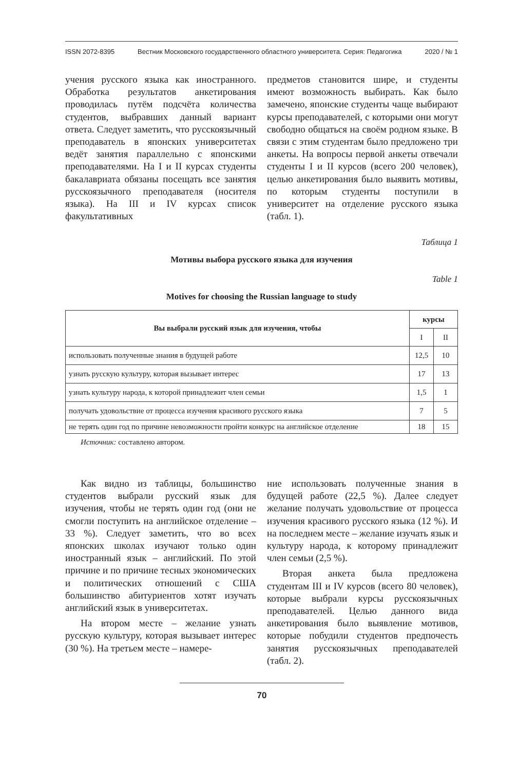ISSN 2072-8395 Вестник Московского государственного областного университета. Серия: Педагогика 2020 / № 1
учения русского языка как иностранного. Обработка результатов анкетирования проводилась путём подсчёта количества студентов, выбравших данный вариант ответа. Следует заметить, что русскоязычный преподаватель в японских университетах ведёт занятия параллельно с японскими преподавателями. На I и II курсах студенты бакалавриата обязаны посещать все занятия русскоязычного преподавателя (носителя языка). На III и IV курсах список факультативных
предметов становится шире, и студенты имеют возможность выбирать. Как было замечено, японские студенты чаще выбирают курсы преподавателей, с которыми они могут свободно общаться на своём родном языке. В связи с этим студентам было предложено три анкеты. На вопросы первой анкеты отвечали студенты I и II курсов (всего 200 человек), целью анкетирования было выявить мотивы, по которым студенты поступили в университет на отделение русского языка (табл. 1).
Таблица 1
Мотивы выбора русского языка для изучения
Table 1
Motives for choosing the Russian language to study
| Вы выбрали русский язык для изучения, чтобы | курсы | |
| --- | --- | --- |
| | I | II |
| использовать полученные знания в будущей работе | 12,5 | 10 |
| узнать русскую культуру, которая вызывает интерес | 17 | 13 |
| узнать культуру народа, к которой принадлежит член семьи | 1,5 | 1 |
| получать удовольствие от процесса изучения красивого русского языка | 7 | 5 |
| не терять один год по причине невозможности пройти конкурс на английское отделение | 18 | 15 |
Источник: составлено автором.
Как видно из таблицы, большинство студентов выбрали русский язык для изучения, чтобы не терять один год (они не смогли поступить на английское отделение – 33 %). Следует заметить, что во всех японских школах изучают только один иностранный язык – английский. По этой причине и по причине тесных экономических и политических отношений с США большинство абитуриентов хотят изучать английский язык в университетах.
На втором месте – желание узнать русскую культуру, которая вызывает интерес (30 %). На третьем месте – намере-
ние использовать полученные знания в будущей работе (22,5 %). Далее следует желание получать удовольствие от процесса изучения красивого русского языка (12 %). И на последнем месте – желание изучать язык и культуру народа, к которому принадлежит член семьи (2,5 %).
Вторая анкета была предложена студентам III и IV курсов (всего 80 человек), которые выбрали курсы русскоязычных преподавателей. Целью данного вида анкетирования было выявление мотивов, которые побудили студентов предпочесть занятия русскоязычных преподавателей (табл. 2).
70